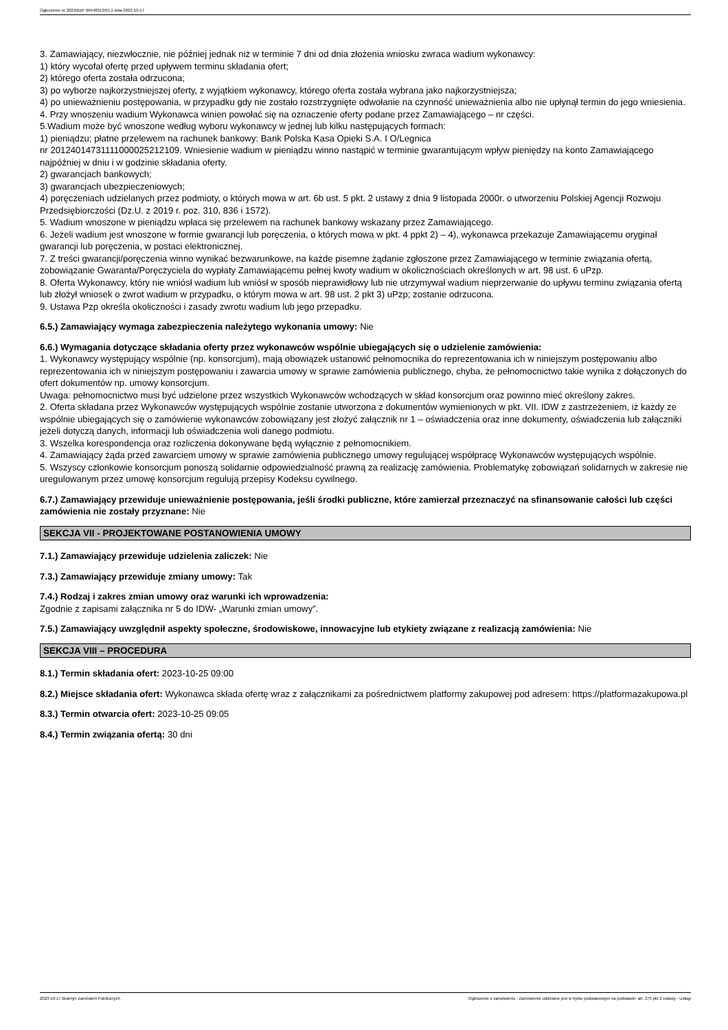Ogłoszenie nr 2023/BZP 00448313/01 z dnia 2023-10-17
3. Zamawiający, niezwłocznie, nie później jednak niż w terminie 7 dni od dnia złożenia wniosku zwraca wadium wykonawcy:
1) który wycofał ofertę przed upływem terminu składania ofert;
2) którego oferta została odrzucona;
3) po wyborze najkorzystniejszej oferty, z wyjątkiem wykonawcy, którego oferta została wybrana jako najkorzystniejsza;
4) po unieważnieniu postępowania, w przypadku gdy nie zostało rozstrzygnięte odwołanie na czynność unieważnienia albo nie upłynął termin do jego wniesienia.
4. Przy wnoszeniu wadium Wykonawca winien powołać się na oznaczenie oferty podane przez Zamawiającego – nr części.
5.Wadium może być wnoszone według wyboru wykonawcy w jednej lub kilku następujących formach:
1) pieniądzu; płatne przelewem na rachunek bankowy: Bank Polska Kasa Opieki S.A. I O/Legnica
nr 20124014731111000025212109. Wniesienie wadium w pieniądzu winno nastąpić w terminie gwarantującym wpływ pieniędzy na konto Zamawiającego najpóźniej w dniu i w godzinie składania oferty.
2) gwarancjach bankowych;
3) gwarancjach ubezpieczeniowych;
4) poręczeniach udzielanych przez podmioty, o których mowa w art. 6b ust. 5 pkt. 2 ustawy z dnia 9 listopada 2000r. o utworzeniu Polskiej Agencji Rozwoju Przedsiębiorczości (Dz.U. z 2019 r. poz. 310, 836 i 1572).
5. Wadium wnoszone w pieniądzu wpłaca się przelewem na rachunek bankowy wskazany przez Zamawiającego.
6. Jeżeli wadium jest wnoszone w formie gwarancji lub poręczenia, o których mowa w pkt. 4 ppkt 2) – 4), wykonawca przekazuje Zamawiającemu oryginał gwarancji lub poręczenia, w postaci elektronicznej.
7. Z treści gwarancji/poręczenia winno wynikać bezwarunkowe, na każde pisemne żądanie zgłoszone przez Zamawiającego w terminie związania ofertą, zobowiązanie Gwaranta/Poręczyciela do wypłaty Zamawiającemu pełnej kwoty wadium w okolicznościach określonych w art. 98 ust. 6 uPzp.
8. Oferta Wykonawcy, który nie wniósł wadium lub wniósł w sposób nieprawidłowy lub nie utrzymywał wadium nieprzerwanie do upływu terminu związania ofertą lub złożył wniosek o zwrot wadium w przypadku, o którym mowa w art. 98 ust. 2 pkt 3) uPzp; zostanie odrzucona.
9. Ustawa Pzp określa okoliczności i zasady zwrotu wadium lub jego przepadku.
6.5.) Zamawiający wymaga zabezpieczenia należytego wykonania umowy: Nie
6.6.) Wymagania dotyczące składania oferty przez wykonawców wspólnie ubiegających się o udzielenie zamówienia:
1. Wykonawcy występujący wspólnie (np. konsorcjum), mają obowiązek ustanowić pełnomocnika do reprezentowania ich w niniejszym postępowaniu albo reprezentowania ich w niniejszym postępowaniu i zawarcia umowy w sprawie zamówienia publicznego, chyba, że pełnomocnictwo takie wynika z dołączonych do ofert dokumentów np. umowy konsorcjum.
Uwaga: pełnomocnictwo musi być udzielone przez wszystkich Wykonawców wchodzących w skład konsorcjum oraz powinno mieć określony zakres.
2. Oferta składana przez Wykonawców występujących wspólnie zostanie utworzona z dokumentów wymienionych w pkt. VII. IDW z zastrzeżeniem, iż każdy ze wspólnie ubiegających się o zamówienie wykonawców zobowiązany jest złożyć załącznik nr 1 – oświadczenia oraz inne dokumenty, oświadczenia lub załączniki jeżeli dotyczą danych, informacji lub oświadczenia woli danego podmiotu.
3. Wszelka korespondencja oraz rozliczenia dokonywane będą wyłącznie z pełnomocnikiem.
4. Zamawiający żąda przed zawarciem umowy w sprawie zamówienia publicznego umowy regulującej współpracę Wykonawców występujących wspólnie.
5. Wszyscy członkowie konsorcjum ponoszą solidarnie odpowiedzialność prawną za realizację zamówienia. Problematykę zobowiązań solidarnych w zakresie nie uregulowanym przez umowę konsorcjum regulują przepisy Kodeksu cywilnego.
6.7.) Zamawiający przewiduje unieważnienie postępowania, jeśli środki publiczne, które zamierzał przeznaczyć na sfinansowanie całości lub części zamówienia nie zostały przyznane: Nie
SEKCJA VII - PROJEKTOWANE POSTANOWIENIA UMOWY
7.1.) Zamawiający przewiduje udzielenia zaliczek: Nie
7.3.) Zamawiający przewiduje zmiany umowy: Tak
7.4.) Rodzaj i zakres zmian umowy oraz warunki ich wprowadzenia:
Zgodnie z zapisami załącznika nr 5 do IDW- „Warunki zmian umowy”.
7.5.) Zamawiający uwzględnił aspekty społeczne, środowiskowe, innowacyjne lub etykiety związane z realizacją zamówienia: Nie
SEKCJA VIII – PROCEDURA
8.1.) Termin składania ofert: 2023-10-25 09:00
8.2.) Miejsce składania ofert: Wykonawca składa ofertę wraz z załącznikami za pośrednictwem platformy zakupowej pod adresem: https://platformazakupowa.pl
8.3.) Termin otwarcia ofert: 2023-10-25 09:05
8.4.) Termin związania ofertą: 30 dni
2023-10-17 Biuletyn Zamówień Publicznych Ogłoszenie o zamówieniu - Zamówienie udzielane jest w trybie podstawowym na podstawie: art. 275 pkt 2 ustawy - Usługi